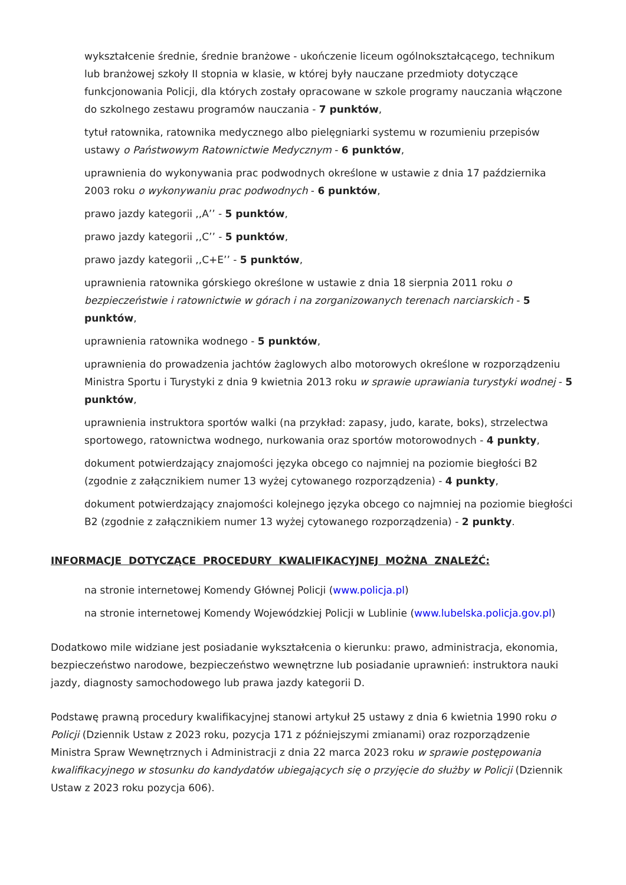wykształcenie średnie, średnie branżowe - ukończenie liceum ogólnokształcącego, technikum lub branżowej szkoły II stopnia w klasie, w której były nauczane przedmioty dotyczące funkcjonowania Policji, dla których zostały opracowane w szkole programy nauczania włączone do szkolnego zestawu programów nauczania - 7 punktów,
tytuł ratownika, ratownika medycznego albo pielęgniarki systemu w rozumieniu przepisów ustawy o Państwowym Ratownictwie Medycznym - 6 punktów,
uprawnienia do wykonywania prac podwodnych określone w ustawie z dnia 17 października 2003 roku o wykonywaniu prac podwodnych - 6 punktów,
prawo jazdy kategorii ,,A’’ - 5 punktów,
prawo jazdy kategorii ,,C’’ - 5 punktów,
prawo jazdy kategorii ,,C+E’’ - 5 punktów,
uprawnienia ratownika górskiego określone w ustawie z dnia 18 sierpnia 2011 roku o bezpieczeństwie i ratownictwie w górach i na zorganizowanych terenach narciarskich - 5 punktów,
uprawnienia ratownika wodnego - 5 punktów,
uprawnienia do prowadzenia jachtów żaglowych albo motorowych określone w rozporządzeniu Ministra Sportu i Turystyki z dnia 9 kwietnia 2013 roku w sprawie uprawiania turystyki wodnej - 5 punktów,
uprawnienia instruktora sportów walki (na przykład: zapasy, judo, karate, boks), strzelectwa sportowego, ratownictwa wodnego, nurkowania oraz sportów motorowodnych - 4 punkty,
dokument potwierdzający znajomości języka obcego co najmniej na poziomie biegłości B2 (zgodnie z załącznikiem numer 13 wyżej cytowanego rozporządzenia) - 4 punkty,
dokument potwierdzający znajomości kolejnego języka obcego co najmniej na poziomie biegłości B2 (zgodnie z załącznikiem numer 13 wyżej cytowanego rozporządzenia) - 2 punkty.
INFORMACJE DOTYCZĄCE PROCEDURY KWALIFIKACYJNEJ MOŻNA ZNALEŹĆ:
na stronie internetowej Komendy Głównej Policji (www.policja.pl)
na stronie internetowej Komendy Wojewódzkiej Policji w Lublinie (www.lubelska.policja.gov.pl)
Dodatkowo mile widziane jest posiadanie wykształcenia o kierunku: prawo, administracja, ekonomia, bezpieczeństwo narodowe, bezpieczeństwo wewnętrzne lub posiadanie uprawnień: instruktora nauki jazdy, diagnosty samochodowego lub prawa jazdy kategorii D.
Podstawę prawną procedury kwalifikacyjnej stanowi artykuł 25 ustawy z dnia 6 kwietnia 1990 roku o Policji (Dziennik Ustaw z 2023 roku, pozycja 171 z późniejszymi zmianami) oraz rozporządzenie Ministra Spraw Wewnętrznych i Administracji z dnia 22 marca 2023 roku w sprawie postępowania kwalifikacyjnego w stosunku do kandydatów ubiegających się o przyjęcie do służby w Policji (Dziennik Ustaw z 2023 roku pozycja 606).